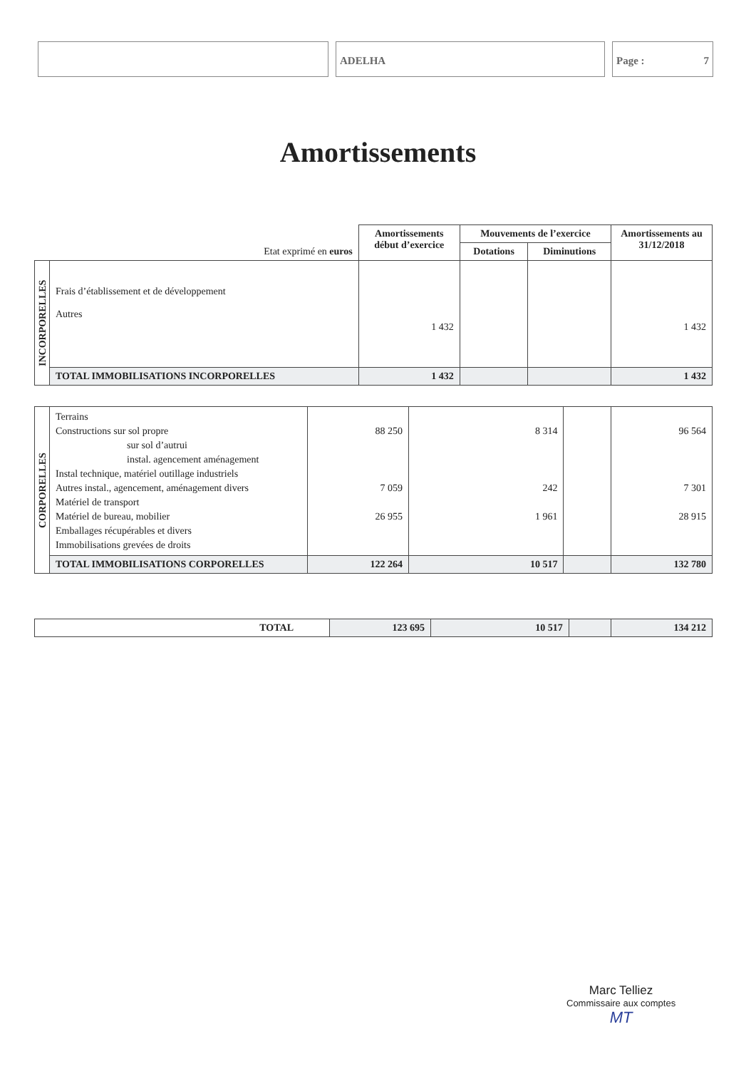ADELHA Page : 7
Amortissements
| Etat exprimé en euros | | Amortissements début d’exercice | Mouvements de l’exercice | | Amortissements au 31/12/2018 |
| --- | --- | --- | --- | --- | --- |
| | | | Dotations | Diminutions | |
| INCORPORELLES | Frais d’établissement et de développement Autres | 1 432 | | | 1 432 |
| | TOTAL IMMOBILISATIONS INCORPORELLES | 1 432 | | | 1 432 |
| CORPORELLES | Terrains Constructions sur sol propre sur sol d’autrui instal. agencement aménagement Instal technique, matériel outillage industriels Autres instal., agencement, aménagement divers Matériel de transport Matériel de bureau, mobilier Emballages récupérables et divers Immobilisations grevées de droits | 88 250 7 059 26 955 | 8 314 242 1 961 | | 96 564 7 301 28 915 |
| | TOTAL IMMOBILISATIONS CORPORELLES | 122 264 | 10 517 | | 132 780 |
| TOTAL | 123 695 | 10 517 | | 134 212 |
Marc Telliez
Commissaire aux comptes
MT